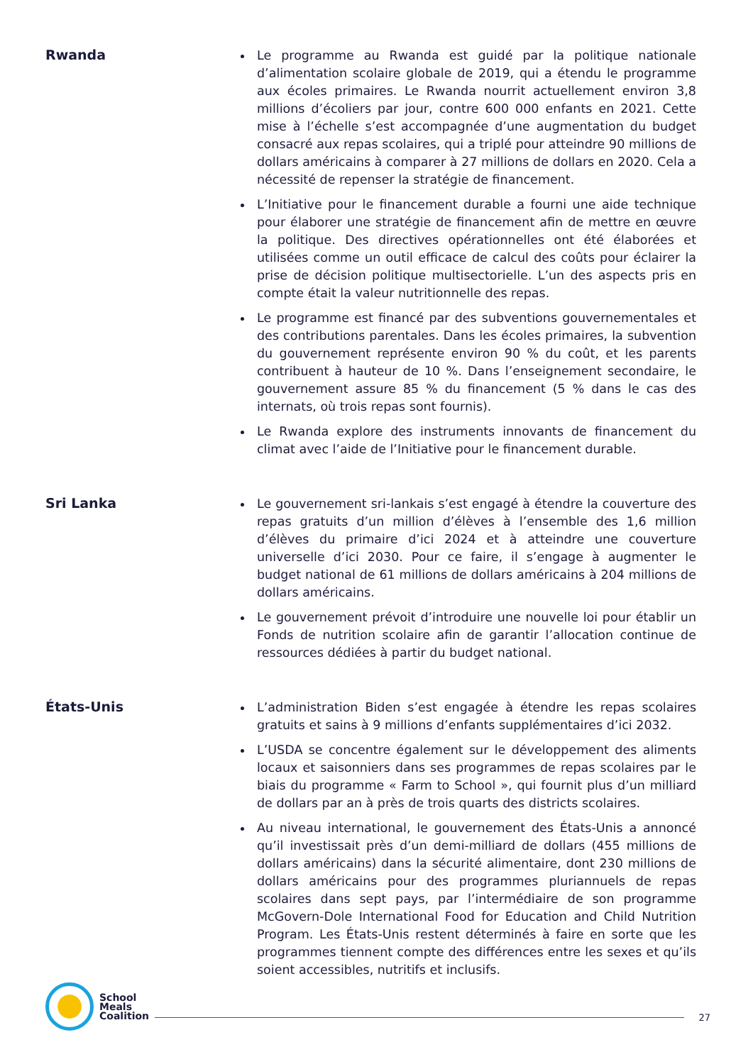Rwanda
Le programme au Rwanda est guidé par la politique nationale d’alimentation scolaire globale de 2019, qui a étendu le programme aux écoles primaires. Le Rwanda nourrit actuellement environ 3,8 millions d’écoliers par jour, contre 600 000 enfants en 2021. Cette mise à l’échelle s’est accompagnée d’une augmentation du budget consacré aux repas scolaires, qui a triplé pour atteindre 90 millions de dollars américains à comparer à 27 millions de dollars en 2020. Cela a nécessité de repenser la stratégie de financement.
L’Initiative pour le financement durable a fourni une aide technique pour élaborer une stratégie de financement afin de mettre en œuvre la politique. Des directives opérationnelles ont été élaborées et utilisées comme un outil efficace de calcul des coûts pour éclairer la prise de décision politique multisectorielle. L’un des aspects pris en compte était la valeur nutritionnelle des repas.
Le programme est financé par des subventions gouvernementales et des contributions parentales. Dans les écoles primaires, la subvention du gouvernement représente environ 90 % du coût, et les parents contribuent à hauteur de 10 %. Dans l’enseignement secondaire, le gouvernement assure 85 % du financement (5 % dans le cas des internats, où trois repas sont fournis).
Le Rwanda explore des instruments innovants de financement du climat avec l’aide de l’Initiative pour le financement durable.
Sri Lanka
Le gouvernement sri-lankais s’est engagé à étendre la couverture des repas gratuits d’un million d’élèves à l’ensemble des 1,6 million d’élèves du primaire d’ici 2024 et à atteindre une couverture universelle d’ici 2030. Pour ce faire, il s’engage à augmenter le budget national de 61 millions de dollars américains à 204 millions de dollars américains.
Le gouvernement prévoit d’introduire une nouvelle loi pour établir un Fonds de nutrition scolaire afin de garantir l’allocation continue de ressources dédiées à partir du budget national.
États-Unis
L’administration Biden s’est engagée à étendre les repas scolaires gratuits et sains à 9 millions d’enfants supplémentaires d’ici 2032.
L’USDA se concentre également sur le développement des aliments locaux et saisonniers dans ses programmes de repas scolaires par le biais du programme « Farm to School », qui fournit plus d’un milliard de dollars par an à près de trois quarts des districts scolaires.
Au niveau international, le gouvernement des États-Unis a annoncé qu’il investissait près d’un demi-milliard de dollars (455 millions de dollars américains) dans la sécurité alimentaire, dont 230 millions de dollars américains pour des programmes pluriannuels de repas scolaires dans sept pays, par l’intermédiaire de son programme McGovern-Dole International Food for Education and Child Nutrition Program. Les États-Unis restent déterminés à faire en sorte que les programmes tiennent compte des différences entre les sexes et qu’ils soient accessibles, nutritifs et inclusifs.
School
Meals
Coalition
27